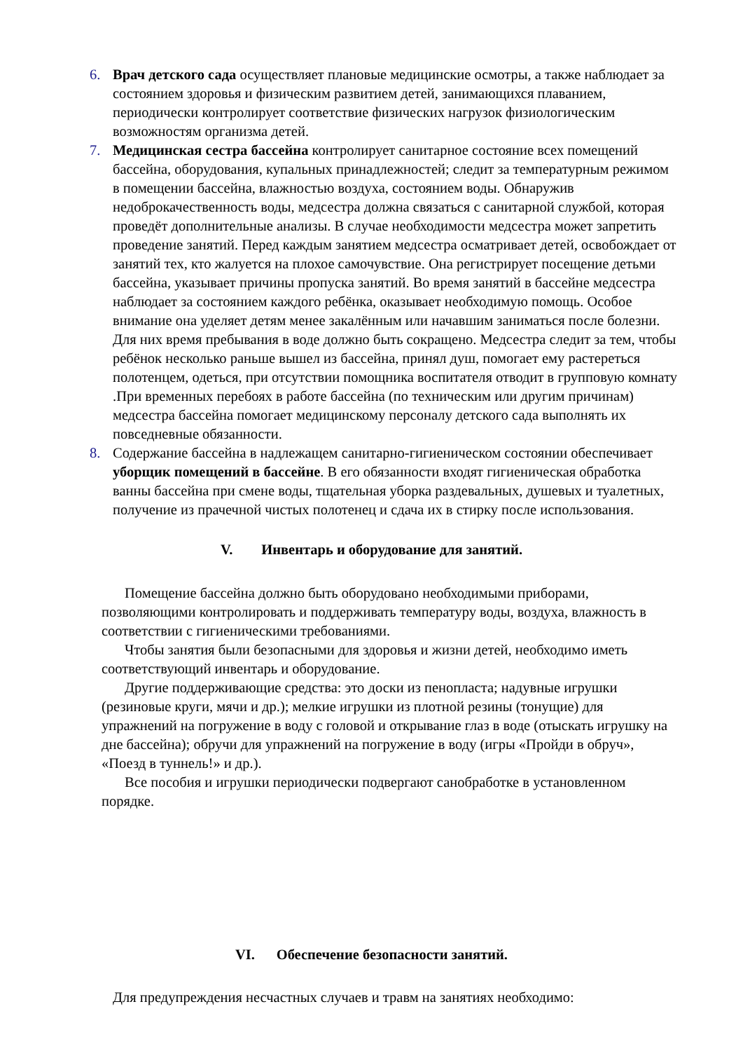6. Врач детского сада осуществляет плановые медицинские осмотры, а также наблюдает за состоянием здоровья и физическим развитием детей, занимающихся плаванием, периодически контролирует соответствие физических нагрузок физиологическим возможностям организма детей.
7. Медицинская сестра бассейна контролирует санитарное состояние всех помещений бассейна, оборудования, купальных принадлежностей; следит за температурным режимом в помещении бассейна, влажностью воздуха, состоянием воды. Обнаружив недоброкачественность воды, медсестра должна связаться с санитарной службой, которая проведёт дополнительные анализы. В случае необходимости медсестра может запретить проведение занятий. Перед каждым занятием медсестра осматривает детей, освобождает от занятий тех, кто жалуется на плохое самочувствие. Она регистрирует посещение детьми бассейна, указывает причины пропуска занятий. Во время занятий в бассейне медсестра наблюдает за состоянием каждого ребёнка, оказывает необходимую помощь. Особое внимание она уделяет детям менее закалённым или начавшим заниматься после болезни. Для них время пребывания в воде должно быть сокращено. Медсестра следит за тем, чтобы ребёнок несколько раньше вышел из бассейна, принял душ, помогает ему растереться полотенцем, одеться, при отсутствии помощника воспитателя отводит в групповую комнату .При временных перебоях в работе бассейна (по техническим или другим причинам) медсестра бассейна помогает медицинскому персоналу детского сада выполнять их повседневные обязанности.
8. Содержание бассейна в надлежащем санитарно-гигиеническом состоянии обеспечивает уборщик помещений в бассейне. В его обязанности входят гигиеническая обработка ванны бассейна при смене воды, тщательная уборка раздевальных, душевых и туалетных, получение из прачечной чистых полотенец и сдача их в стирку после использования.
V. Инвентарь и оборудование для занятий.
Помещение бассейна должно быть оборудовано необходимыми приборами, позволяющими контролировать и поддерживать температуру воды, воздуха, влажность в соответствии с гигиеническими требованиями.
Чтобы занятия были безопасными для здоровья и жизни детей, необходимо иметь соответствующий инвентарь и оборудование.
Другие поддерживающие средства: это доски из пенопласта; надувные игрушки (резиновые круги, мячи и др.); мелкие игрушки из плотной резины (тонущие) для упражнений на погружение в воду с головой и открывание глаз в воде (отыскать игрушку на дне бассейна); обручи для упражнений на погружение в воду (игры «Пройди в обруч», «Поезд в туннель!» и др.).
Все пособия и игрушки периодически подвергают санобработке в установленном порядке.
VI. Обеспечение безопасности занятий.
Для предупреждения несчастных случаев и травм на занятиях необходимо: